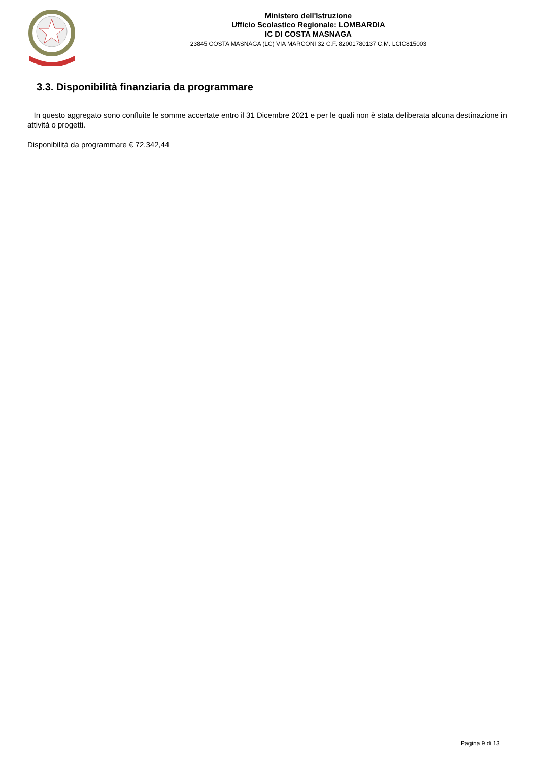Ministero dell'Istruzione
Ufficio Scolastico Regionale: LOMBARDIA
IC DI COSTA MASNAGA
23845 COSTA MASNAGA (LC) VIA MARCONI 32 C.F. 82001780137 C.M. LCIC815003
3.3. Disponibilità finanziaria da programmare
In questo aggregato sono confluite le somme accertate entro il 31 Dicembre 2021 e per le quali non è stata deliberata alcuna destinazione in attività o progetti.
Disponibilità da programmare € 72.342,44
Pagina 9 di 13